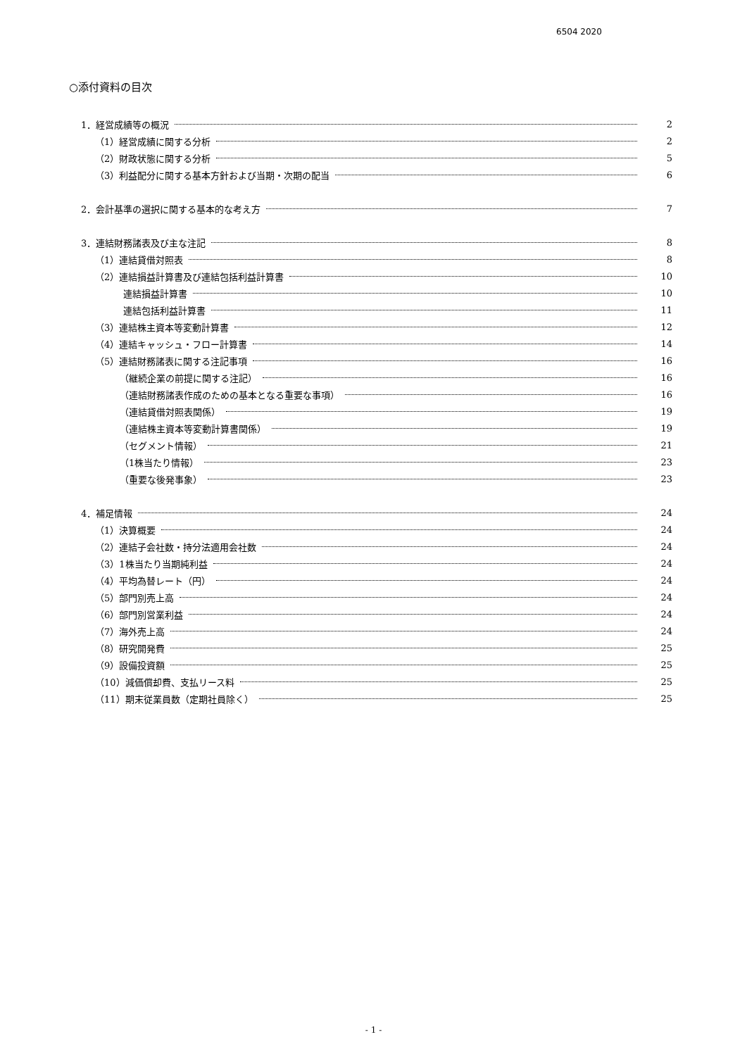6504 2020
○添付資料の目次
1．経営成績等の概況 2
（1）経営成績に関する分析 2
（2）財政状態に関する分析 5
（3）利益配分に関する基本方針および当期・次期の配当 6
2．会計基準の選択に関する基本的な考え方 7
3．連結財務諸表及び主な注記 8
（1）連結貸借対照表 8
（2）連結損益計算書及び連結包括利益計算書 10
連結損益計算書 10
連結包括利益計算書 11
（3）連結株主資本等変動計算書 12
（4）連結キャッシュ・フロー計算書 14
（5）連結財務諸表に関する注記事項 16
（継続企業の前提に関する注記） 16
（連結財務諸表作成のための基本となる重要な事項） 16
（連結貸借対照表関係） 19
（連結株主資本等変動計算書関係） 19
（セグメント情報） 21
（1株当たり情報） 23
（重要な後発事象） 23
4．補足情報 24
（1）決算概要 24
（2）連結子会社数・持分法適用会社数 24
（3）1株当たり当期純利益 24
（4）平均為替レート（円） 24
（5）部門別売上高 24
（6）部門別営業利益 24
（7）海外売上高 24
（8）研究開発費 25
（9）設備投資額 25
（10）減価償却費、支払リース料 25
（11）期末従業員数（定期社員除く） 25
- 1 -